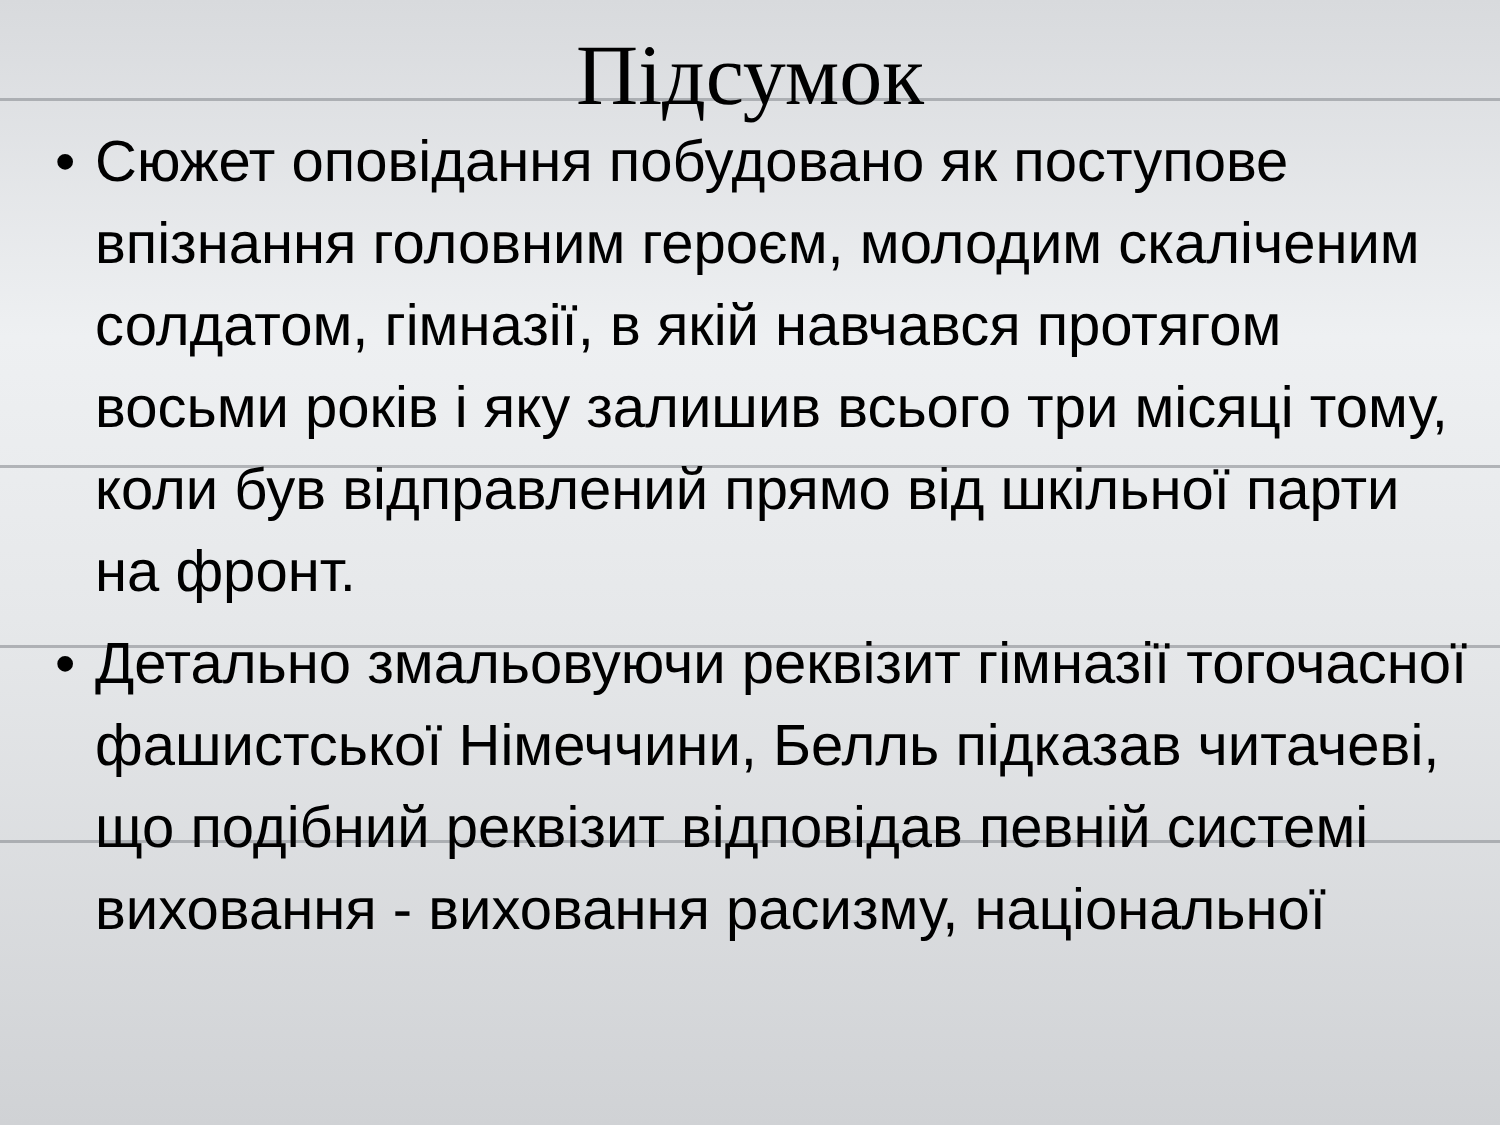Підсумок
• Сюжет оповідання побудовано як поступове впізнання головним героєм, молодим скаліченим солдатом, гімназії, в якій навчався протягом восьми років і яку залишив всього три місяці тому, коли був відправлений прямо від шкільної парти на фронт.
• Детально змальовуючи реквізит гімназії тогочасної фашистської Німеччини, Белль підказав читачеві, що подібний реквізит відповідав певній системі виховання - виховання расизму, національної